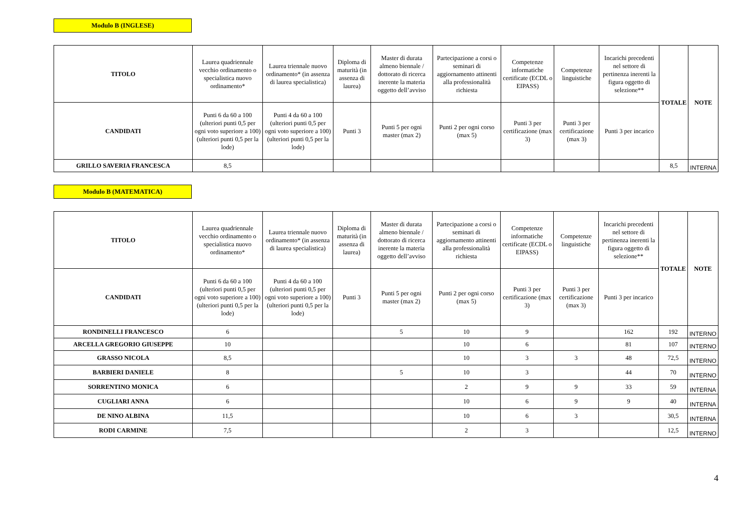Modulo B (INGLESE)
| TITOLO | Laurea quadriennale vecchio ordinamento o specialistica nuovo ordinamento* | Laurea triennale nuovo ordinamento* (in assenza di laurea specialistica) | Diploma di maturità (in assenza di laurea) | Master di durata almeno biennale / dottorato di ricerca inerente la materia oggetto dell’avviso | Partecipazione a corsi o seminari di aggiornamento attinenti alla professionalità richiesta | Competenze informatiche certificate (ECDL o EIPASS) | Competenze linguistiche | Incarichi precedenti nel settore di pertinenza inerenti la figura oggetto di selezione** | TOTALE | NOTE |
| --- | --- | --- | --- | --- | --- | --- | --- | --- | --- | --- |
| CANDIDATI | Punti 6 da 60 a 100 (ulteriori punti 0,5 per ogni voto superiore a 100) (ulteriori punti 0,5 per la lode) | Punti 4 da 60 a 100 (ulteriori punti 0,5 per ogni voto superiore a 100) (ulteriori punti 0,5 per la lode) | Punti 3 | Punti 5 per ogni master (max 2) | Punti 2 per ogni corso (max 5) | Punti 3 per certificazione (max 3) | Punti 3 per certificazione (max 3) | Punti 3 per incarico | | |
| GRILLO SAVERIA FRANCESCA | 8,5 | | | | | | | | 8,5 | INTERNA |
Modulo B (MATEMATICA)
| TITOLO | Laurea quadriennale vecchio ordinamento o specialistica nuovo ordinamento* | Laurea triennale nuovo ordinamento* (in assenza di laurea specialistica) | Diploma di maturità (in assenza di laurea) | Master di durata almeno biennale / dottorato di ricerca inerente la materia oggetto dell’avviso | Partecipazione a corsi o seminari di aggiornamento attinenti alla professionalità richiesta | Competenze informatiche certificate (ECDL o EIPASS) | Competenze linguistiche | Incarichi precedenti nel settore di pertinenza inerenti la figura oggetto di selezione** | TOTALE | NOTE |
| --- | --- | --- | --- | --- | --- | --- | --- | --- | --- | --- |
| CANDIDATI | Punti 6 da 60 a 100 (ulteriori punti 0,5 per ogni voto superiore a 100) (ulteriori punti 0,5 per la lode) | Punti 4 da 60 a 100 (ulteriori punti 0,5 per ogni voto superiore a 100) (ulteriori punti 0,5 per la lode) | Punti 3 | Punti 5 per ogni master (max 2) | Punti 2 per ogni corso (max 5) | Punti 3 per certificazione (max 3) | Punti 3 per certificazione (max 3) | Punti 3 per incarico | | |
| RONDINELLI FRANCESCO | 6 | | | 5 | 10 | 9 | | 162 | 192 | INTERNO |
| ARCELLA GREGORIO GIUSEPPE | 10 | | | | 10 | 6 | | 81 | 107 | INTERNO |
| GRASSO NICOLA | 8,5 | | | | 10 | 3 | 3 | 48 | 72,5 | INTERNO |
| BARBIERI DANIELE | 8 | | | 5 | 10 | 3 | | 44 | 70 | INTERNO |
| SORRENTINO MONICA | 6 | | | | 2 | 9 | 9 | 33 | 59 | INTERNA |
| CUGLIARI ANNA | 6 | | | | 10 | 6 | 9 | 9 | 40 | INTERNA |
| DE NINO ALBINA | 11,5 | | | | 10 | 6 | 3 | | 30,5 | INTERNA |
| RODI CARMINE | 7,5 | | | | 2 | 3 | | | 12,5 | INTERNO |
4